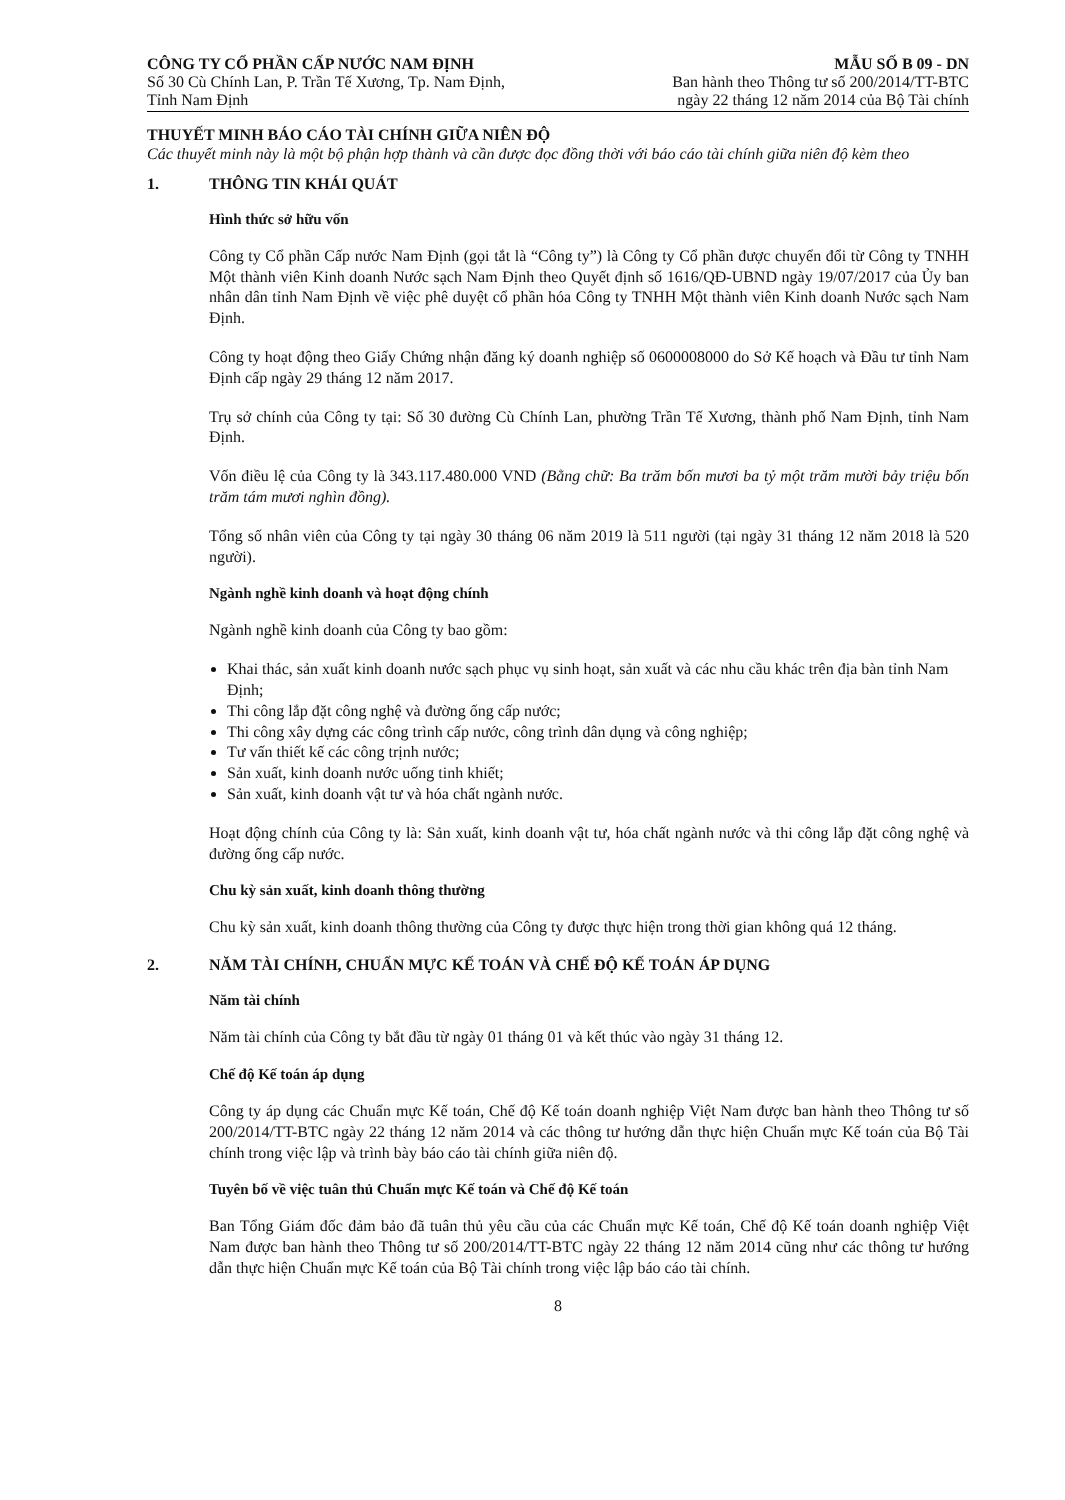CÔNG TY CỔ PHẦN CẤP NƯỚC NAM ĐỊNH
Số 30 Cù Chính Lan, P. Trần Tế Xương, Tp. Nam Định,
Tỉnh Nam Định
MẪU SỐ B 09 - DN
Ban hành theo Thông tư số 200/2014/TT-BTC
ngày 22 tháng 12 năm 2014 của Bộ Tài chính
THUYẾT MINH BÁO CÁO TÀI CHÍNH GIỮA NIÊN ĐỘ
Các thuyết minh này là một bộ phận hợp thành và cần được đọc đồng thời với báo cáo tài chính giữa niên độ kèm theo
1. THÔNG TIN KHÁI QUÁT
Hình thức sở hữu vốn
Công ty Cổ phần Cấp nước Nam Định (gọi tắt là “Công ty”) là Công ty Cổ phần được chuyển đổi từ Công ty TNHH Một thành viên Kinh doanh Nước sạch Nam Định theo Quyết định số 1616/QĐ-UBND ngày 19/07/2017 của Ủy ban nhân dân tỉnh Nam Định về việc phê duyệt cổ phần hóa Công ty TNHH Một thành viên Kinh doanh Nước sạch Nam Định.
Công ty hoạt động theo Giấy Chứng nhận đăng ký doanh nghiệp số 0600008000 do Sở Kế hoạch và Đầu tư tỉnh Nam Định cấp ngày 29 tháng 12 năm 2017.
Trụ sở chính của Công ty tại: Số 30 đường Cù Chính Lan, phường Trần Tế Xương, thành phố Nam Định, tỉnh Nam Định.
Vốn điều lệ của Công ty là 343.117.480.000 VND (Bằng chữ: Ba trăm bốn mươi ba tỷ một trăm mười bảy triệu bốn trăm tám mươi nghìn đồng).
Tổng số nhân viên của Công ty tại ngày 30 tháng 06 năm 2019 là 511 người (tại ngày 31 tháng 12 năm 2018 là 520 người).
Ngành nghề kinh doanh và hoạt động chính
Ngành nghề kinh doanh của Công ty bao gồm:
Khai thác, sản xuất kinh doanh nước sạch phục vụ sinh hoạt, sản xuất và các nhu cầu khác trên địa bàn tỉnh Nam Định;
Thi công lắp đặt công nghệ và đường ống cấp nước;
Thi công xây dựng các công trình cấp nước, công trình dân dụng và công nghiệp;
Tư vấn thiết kế các công trịnh nước;
Sản xuất, kinh doanh nước uống tinh khiết;
Sản xuất, kinh doanh vật tư và hóa chất ngành nước.
Hoạt động chính của Công ty là: Sản xuất, kinh doanh vật tư, hóa chất ngành nước và thi công lắp đặt công nghệ và đường ống cấp nước.
Chu kỳ sản xuất, kinh doanh thông thường
Chu kỳ sản xuất, kinh doanh thông thường của Công ty được thực hiện trong thời gian không quá 12 tháng.
2. NĂM TÀI CHÍNH, CHUẨN MỰC KẾ TOÁN VÀ CHẾ ĐỘ KẾ TOÁN ÁP DỤNG
Năm tài chính
Năm tài chính của Công ty bắt đầu từ ngày 01 tháng 01 và kết thúc vào ngày 31 tháng 12.
Chế độ Kế toán áp dụng
Công ty áp dụng các Chuẩn mực Kế toán, Chế độ Kế toán doanh nghiệp Việt Nam được ban hành theo Thông tư số 200/2014/TT-BTC ngày 22 tháng 12 năm 2014 và các thông tư hướng dẫn thực hiện Chuẩn mực Kế toán của Bộ Tài chính trong việc lập và trình bày báo cáo tài chính giữa niên độ.
Tuyên bố về việc tuân thủ Chuẩn mực Kế toán và Chế độ Kế toán
Ban Tổng Giám đốc đảm bảo đã tuân thủ yêu cầu của các Chuẩn mực Kế toán, Chế độ Kế toán doanh nghiệp Việt Nam được ban hành theo Thông tư số 200/2014/TT-BTC ngày 22 tháng 12 năm 2014 cũng như các thông tư hướng dẫn thực hiện Chuẩn mực Kế toán của Bộ Tài chính trong việc lập báo cáo tài chính.
8